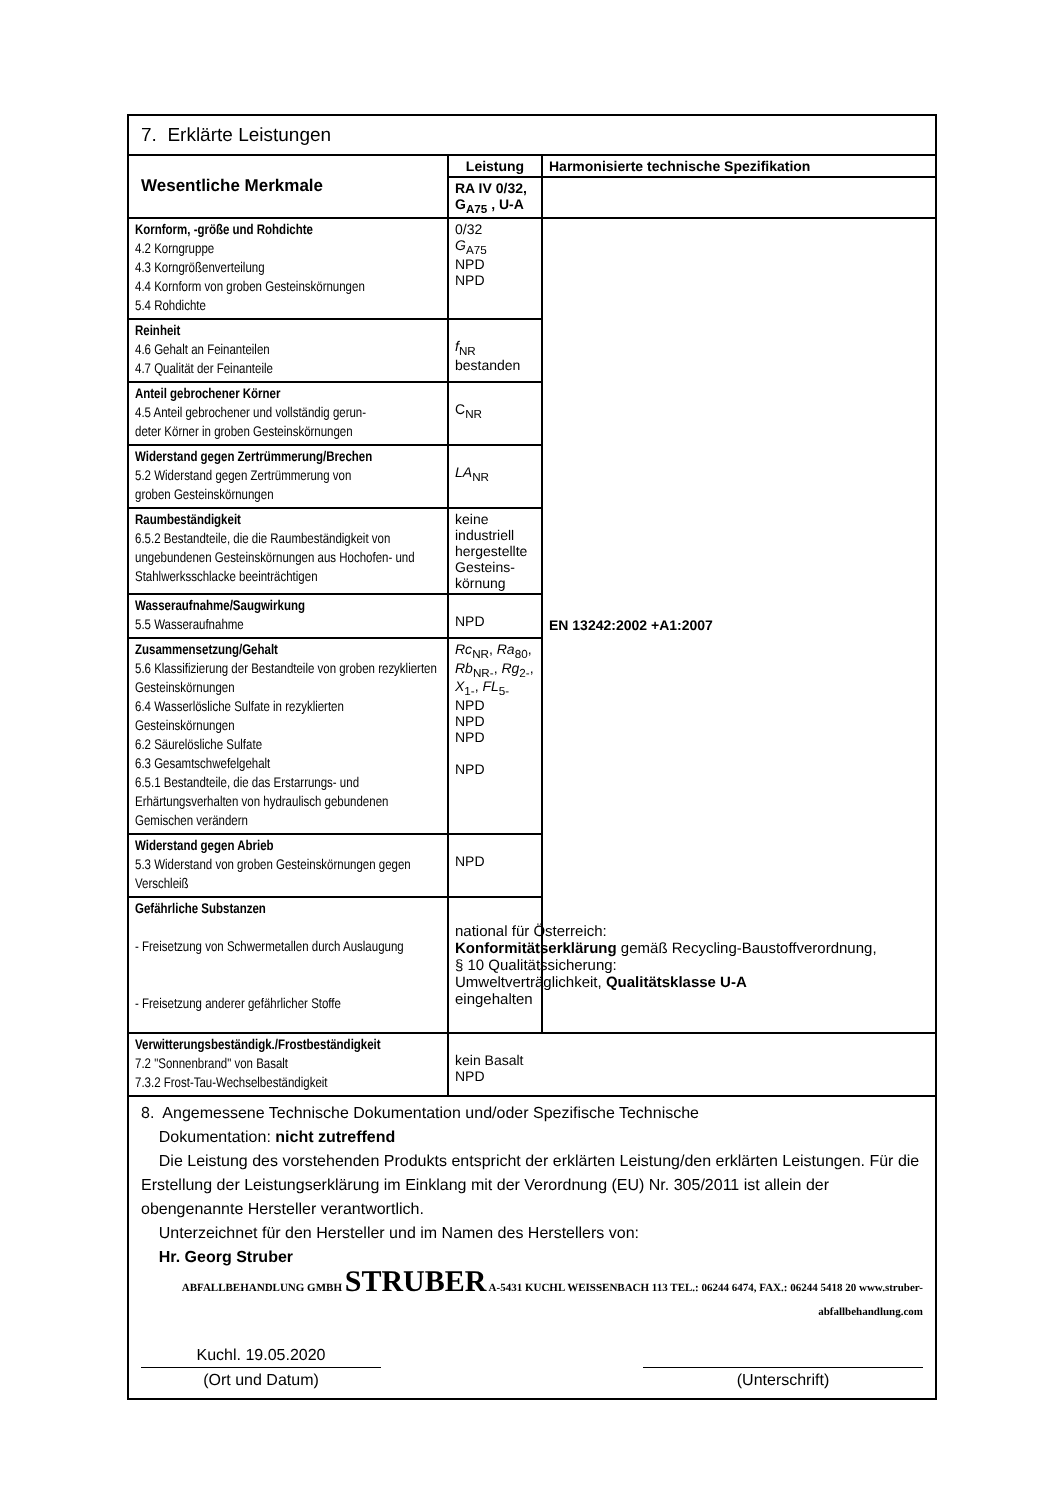| 7. Erklärte Leistungen | | |
| Wesentliche Merkmale | Leistung | Harmonisierte technische Spezifikation |
| | RA IV 0/32, G<sub>A75</sub> , U-A | |
| Kornform, -größe und Rohdichte 4.2 Korngruppe 4.3 Korngrößenverteilung 4.4 Kornform von groben Gesteinskörnungen 5.4 Rohdichte | 0/32 G<sub>A75</sub> NPD NPD | EN 13242:2002 +A1:2007 |
| Reinheit 4.6 Gehalt an Feinanteilen 4.7 Qualität der Feinanteile | f<sub>NR</sub> bestanden | |
| Anteil gebrochener Körner 4.5 Anteil gebrochener und vollständig gerun- deter Körner in groben Gesteinskörnungen | C<sub>NR</sub> | |
| Widerstand gegen Zertrümmerung/Brechen 5.2 Widerstand gegen Zertrümmerung von groben Gesteinskörnungen | LA<sub>NR</sub> | |
| Raumbeständigkeit 6.5.2 Bestandteile, die die Raumbeständigkeit von ungebundenen Gesteinskörnungen aus Hochofen- und Stahlwerksschlacke beeinträchtigen | keine industriell hergestellte Gesteins-körnung | |
| Wasseraufnahme/Saugwirkung 5.5 Wasseraufnahme | NPD | |
| Zusammensetzung/Gehalt 5.6 Klassifizierung der Bestandteile von groben rezyklierten Gesteinskörnungen 6.4 Wasserlösliche Sulfate in rezyklierten Gesteinskörnungen 6.2 Säurelösliche Sulfate 6.3 Gesamtschwefelgehalt 6.5.1 Bestandteile, die das Erstarrungs- und Erhärtungsverhalten von hydraulisch gebundenen Gemischen verändern | Rc<sub>NR</sub>, Ra<sub>80</sub>, Rb<sub>NR-</sub>, Rg<sub>2-</sub>, X<sub>1-</sub>, FL<sub>5-</sub> NPD NPD NPD NPD | |
| Widerstand gegen Abrieb 5.3 Widerstand von groben Gesteinskörnungen gegen Verschleiß | NPD | |
| Gefährliche Substanzen - Freisetzung von Schwermetallen durch Auslaugung - Freisetzung anderer gefährlicher Stoffe | national für Österreich: Konformitätserklärung gemäß Recycling-Baustoffverordnung, § 10 Qualitätssicherung: Umweltverträglichkeit, Qualitätsklasse U-A eingehalten | |
| Verwitterungsbeständigk./Frostbeständigkeit 7.2 "Sonnenbrand" von Basalt 7.3.2 Frost-Tau-Wechselbeständigkeit | kein Basalt NPD | |
8. Angemessene Technische Dokumentation und/oder Spezifische Technische
Dokumentation: nicht zutreffend
Die Leistung des vorstehenden Produkts entspricht der erklärten Leistung/den erklärten Leistungen. Für die Erstellung der Leistungserklärung im Einklang mit der Verordnung (EU) Nr. 305/2011 ist allein der obengenannte Hersteller verantwortlich.
Unterzeichnet für den Hersteller und im Namen des Herstellers von:
Hr. Georg Struber
ABFALLBEHANDLUNG GMBH STRUBER A-5431 KUCHL WEISSENBACH 113 TEL.: 06244 6474, FAX.: 06244 5418 20 www.struber-abfallbehandlung.com
Kuchl. 19.05.2020
(Ort und Datum)
(Unterschrift)